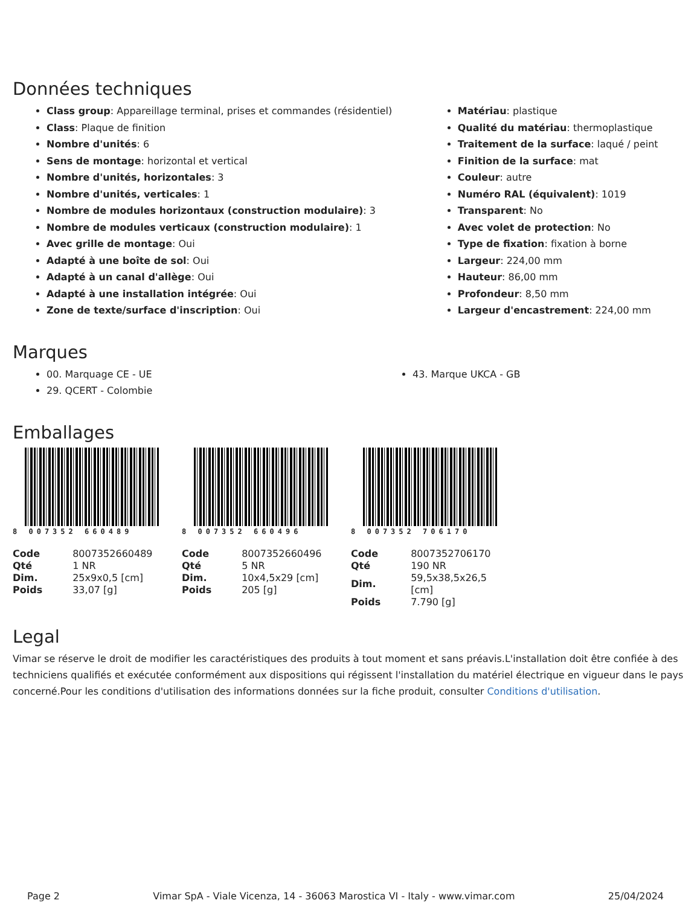Données techniques
Class group: Appareillage terminal, prises et commandes (résidentiel)
Class: Plaque de finition
Nombre d'unités: 6
Sens de montage: horizontal et vertical
Nombre d'unités, horizontales: 3
Nombre d'unités, verticales: 1
Nombre de modules horizontaux (construction modulaire): 3
Nombre de modules verticaux (construction modulaire): 1
Avec grille de montage: Oui
Adapté à une boîte de sol: Oui
Adapté à un canal d'allège: Oui
Adapté à une installation intégrée: Oui
Zone de texte/surface d'inscription: Oui
Matériau: plastique
Qualité du matériau: thermoplastique
Traitement de la surface: laqué / peint
Finition de la surface: mat
Couleur: autre
Numéro RAL (équivalent): 1019
Transparent: No
Avec volet de protection: No
Type de fixation: fixation à borne
Largeur: 224,00 mm
Hauteur: 86,00 mm
Profondeur: 8,50 mm
Largeur d'encastrement: 224,00 mm
Marques
00. Marquage CE - UE
29. QCERT - Colombie
43. Marque UKCA - GB
Emballages
8 007352 660489
| Code | 8007352660489 |
| Qté | 1 NR |
| Dim. | 25x9x0,5 [cm] |
| Poids | 33,07 [g] |
8 007352 660496
| Code | 8007352660496 |
| Qté | 5 NR |
| Dim. | 10x4,5x29 [cm] |
| Poids | 205 [g] |
8 007352 706170
| Code | 8007352706170 |
| Qté | 190 NR |
| Dim. | 59,5x38,5x26,5 [cm] |
| Poids | 7.790 [g] |
Legal
Vimar se réserve le droit de modifier les caractéristiques des produits à tout moment et sans préavis.L'installation doit être confiée à des techniciens qualifiés et exécutée conformément aux dispositions qui régissent l'installation du matériel électrique en vigueur dans le pays concerné.Pour les conditions d'utilisation des informations données sur la fiche produit, consulter Conditions d'utilisation.
Page 2 Vimar SpA - Viale Vicenza, 14 - 36063 Marostica VI - Italy - www.vimar.com 25/04/2024